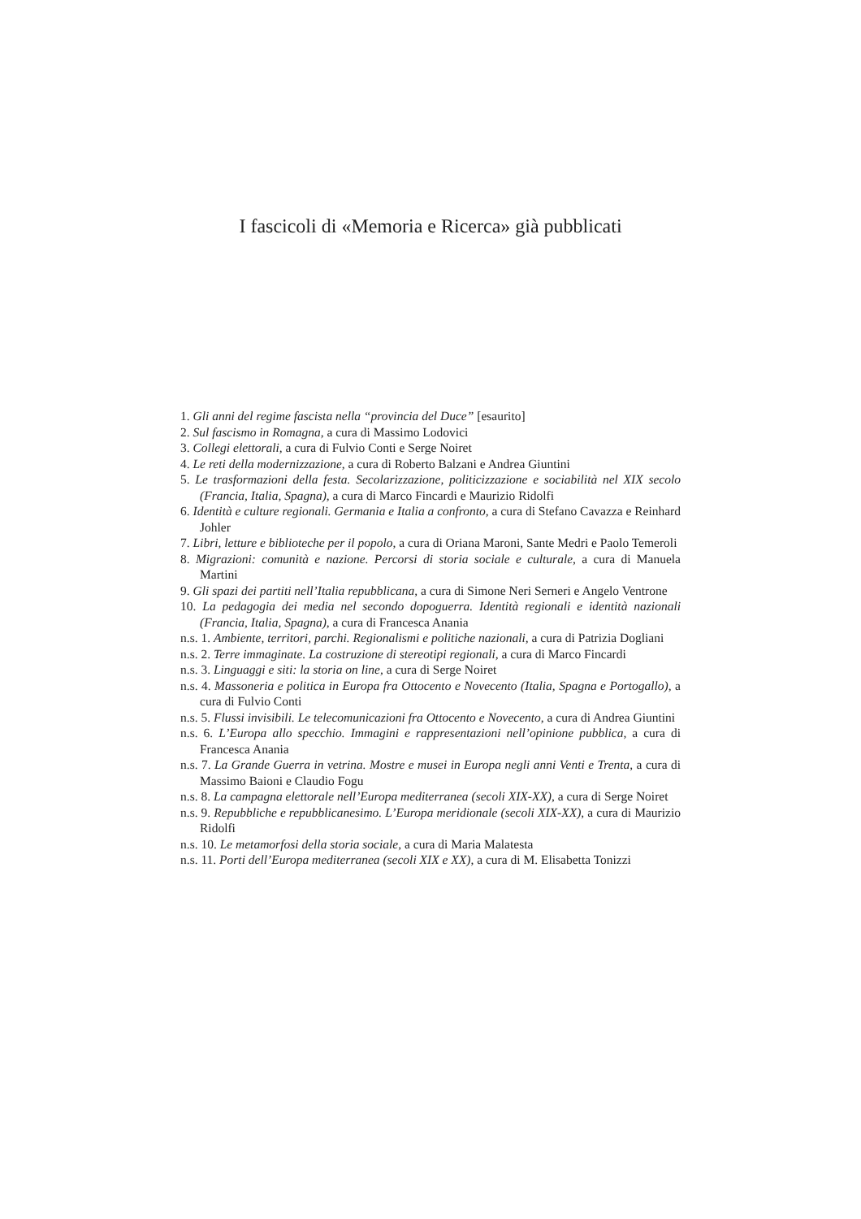I fascicoli di «Memoria e Ricerca» già pubblicati
1. Gli anni del regime fascista nella “provincia del Duce” [esaurito]
2. Sul fascismo in Romagna, a cura di Massimo Lodovici
3. Collegi elettorali, a cura di Fulvio Conti e Serge Noiret
4. Le reti della modernizzazione, a cura di Roberto Balzani e Andrea Giuntini
5. Le trasformazioni della festa. Secolarizzazione, politicizzazione e sociabilità nel XIX secolo (Francia, Italia, Spagna), a cura di Marco Fincardi e Maurizio Ridolfi
6. Identità e culture regionali. Germania e Italia a confronto, a cura di Stefano Cavazza e Reinhard Johler
7. Libri, letture e biblioteche per il popolo, a cura di Oriana Maroni, Sante Medri e Paolo Temeroli
8. Migrazioni: comunità e nazione. Percorsi di storia sociale e culturale, a cura di Manuela Martini
9. Gli spazi dei partiti nell’Italia repubblicana, a cura di Simone Neri Serneri e Angelo Ventrone
10. La pedagogia dei media nel secondo dopoguerra. Identità regionali e identità nazionali (Francia, Italia, Spagna), a cura di Francesca Anania
n.s. 1. Ambiente, territori, parchi. Regionalismi e politiche nazionali, a cura di Patrizia Dogliani
n.s. 2. Terre immaginate. La costruzione di stereotipi regionali, a cura di Marco Fincardi
n.s. 3. Linguaggi e siti: la storia on line, a cura di Serge Noiret
n.s. 4. Massoneria e politica in Europa fra Ottocento e Novecento (Italia, Spagna e Portogallo), a cura di Fulvio Conti
n.s. 5. Flussi invisibili. Le telecomunicazioni fra Ottocento e Novecento, a cura di Andrea Giuntini
n.s. 6. L’Europa allo specchio. Immagini e rappresentazioni nell’opinione pubblica, a cura di Francesca Anania
n.s. 7. La Grande Guerra in vetrina. Mostre e musei in Europa negli anni Venti e Trenta, a cura di Massimo Baioni e Claudio Fogu
n.s. 8. La campagna elettorale nell’Europa mediterranea (secoli XIX-XX), a cura di Serge Noiret
n.s. 9. Repubbliche e repubblicanesimo. L’Europa meridionale (secoli XIX-XX), a cura di Maurizio Ridolfi
n.s. 10. Le metamorfosi della storia sociale, a cura di Maria Malatesta
n.s. 11. Porti dell’Europa mediterranea (secoli XIX e XX), a cura di M. Elisabetta Tonizzi